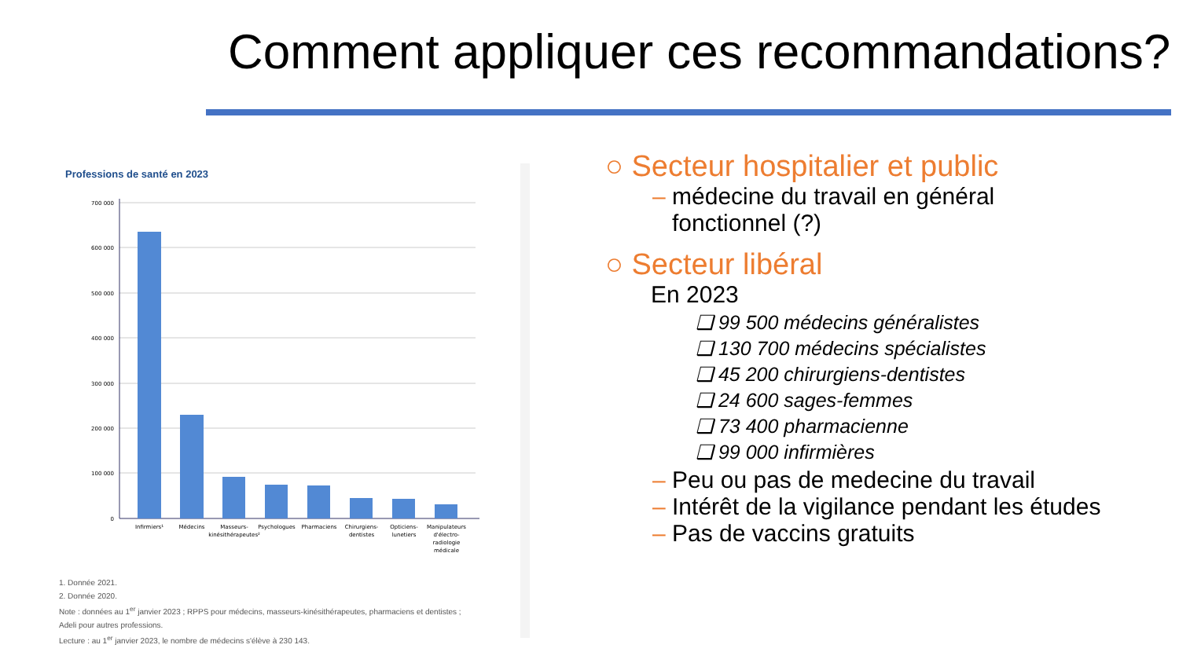Comment appliquer ces recommandations?
Professions de santé en 2023
700 000
600 000
500 000
400 000
300 000
200 000
100 000
0
Infirmiers¹
Médecins
Masseurs-
kinésithérapeutes²
Psychologues
Pharmaciens
Chirurgiens-
dentistes
Opticiens-
lunetiers
Manipulateurs
d'électro-
radiologie
médicale
1. Donnée 2021.
2. Donnée 2020.
Note : données au 1<sup>er</sup> janvier 2023 ; RPPS pour médecins, masseurs-kinésithérapeutes, pharmaciens et dentistes ;
Adeli pour autres professions.
Lecture : au 1<sup>er</sup> janvier 2023, le nombre de médecins s'élève à 230 143.
○ Secteur hospitalier et public
– médecine du travail en général
fonctionnel (?)
○ Secteur libéral
En 2023
❑ 99 500 médecins généralistes
❑ 130 700 médecins spécialistes
❑ 45 200 chirurgiens-dentistes
❑ 24 600 sages-femmes
❑ 73 400 pharmacienne
❑ 99 000 infirmières
– Peu ou pas de medecine du travail
– Intérêt de la vigilance pendant les études
– Pas de vaccins gratuits